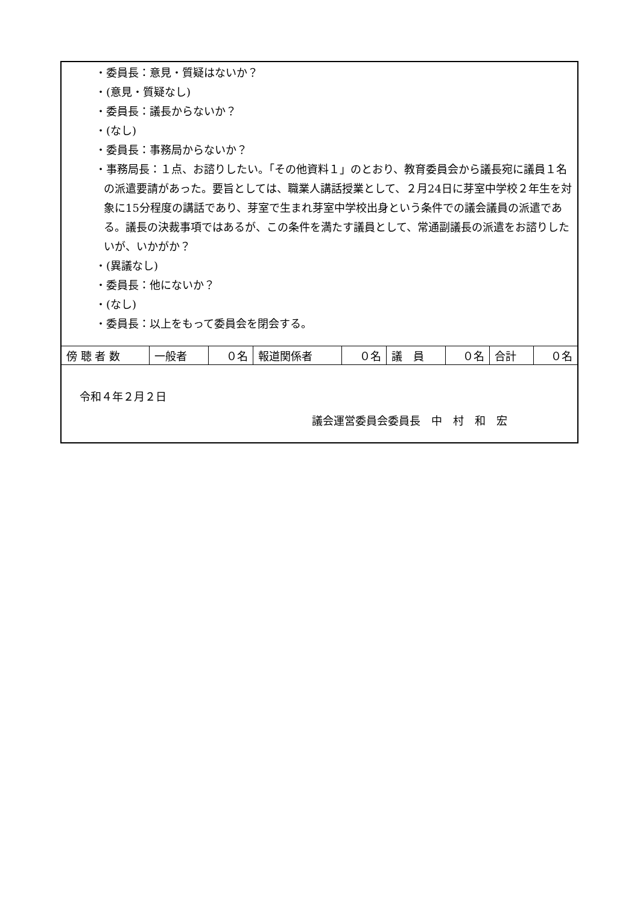・委員長：意見・質疑はないか？
・(意見・質疑なし)
・委員長：議長からないか？
・(なし)
・委員長：事務局からないか？
・事務局長：１点、お諮りしたい。「その他資料１」のとおり、教育委員会から議長宛に議員１名の派遣要請があった。要旨としては、職業人講話授業として、２月24日に芽室中学校２年生を対象に15分程度の講話であり、芽室で生まれ芽室中学校出身という条件での議会議員の派遣である。議長の決裁事項ではあるが、この条件を満たす議員として、常通副議長の派遣をお諮りしたいが、いかがか？
・(異議なし)
・委員長：他にないか？
・(なし)
・委員長：以上をもって委員会を閉会する。
| 傍 聴 者 数 | 一般者 | ０名 | 報道関係者 | ０名 | 議 員 | ０名 | 合計 | ０名 |
令和４年２月２日
議会運営委員会委員長　中　村　和　宏